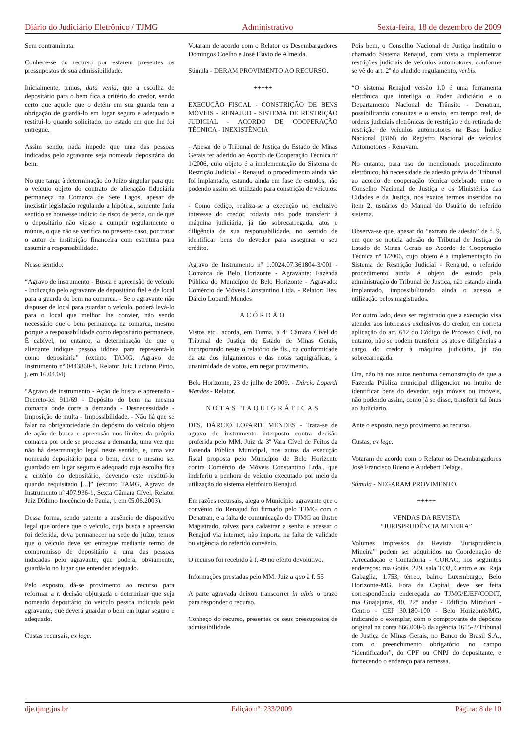Diário do Judiciário Eletrônico / TJMG Administrativo Sexta-feira, 18 de dezembro de 2009
Sem contraminuta.
Conhece-se do recurso por estarem presentes os pressupostos de sua admissibilidade.
Inicialmente, temos, data venia, que a escolha de depositário para o bem fica a critério do credor, sendo certo que aquele que o detém em sua guarda tem a obrigação de guardá-lo em lugar seguro e adequado e restituí-lo quando solicitado, no estado em que lhe foi entregue.
Assim sendo, nada impede que uma das pessoas indicadas pelo agravante seja nomeada depositária do bem.
No que tange à determinação do Juízo singular para que o veículo objeto do contrato de alienação fiduciária permaneça na Comarca de Sete Lagos, apesar de inexistir legislação regulando a hipótese, somente faria sentido se houvesse indício de risco de perda, ou de que o depositário não viesse a cumprir regularmente o múnus, o que não se verifica no presente caso, por tratar o autor de instituição financeira com estrutura para assumir a responsabilidade.
Nesse sentido:
“Agravo de instrumento - Busca e apreensão de veículo - Indicação pelo agravante de depositário fiel e de local para a guarda do bem na comarca. - Se o agravante não dispuser de local para guardar o veículo, poderá levá-lo para o local que melhor lhe convier, não sendo necessário que o bem permaneça na comarca, mesmo porque a responsabilidade como depositário permanece. É cabível, no entanto, a determinação de que o alienante indique pessoa idônea para representá-lo como depositária” (extinto TAMG, Agravo de Instrumento nº 0443860-8, Relator Juiz Luciano Pinto, j. em 16.04.04).
“Agravo de instrumento - Ação de busca e apreensão - Decreto-lei 911/69 - Depósito do bem na mesma comarca onde corre a demanda - Desnecessidade - Imposição de multa - Impossibilidade. - Não há que se falar na obrigatoriedade do depósito do veículo objeto de ação de busca e apreensão nos limites da própria comarca por onde se processa a demanda, uma vez que não há determinação legal neste sentido, e, uma vez nomeado depositário para o bem, deve o mesmo ser guardado em lugar seguro e adequado cuja escolha fica a critério do depositário, devendo este restituí-lo quando requisitado [...]” (extinto TAMG, Agravo de Instrumento nº 407.936-1, Sexta Câmara Cível, Relator Juiz Dídimo Inocêncio de Paula, j. em 05.06.2003).
Dessa forma, sendo patente a ausência de dispositivo legal que ordene que o veículo, cuja busca e apreensão foi deferida, deva permanecer na sede do juízo, temos que o veículo deve ser entregue mediante termo de compromisso de depositário a uma das pessoas indicadas pelo agravante, que poderá, obviamente, guardá-lo no lugar que entender adequado.
Pelo exposto, dá-se provimento ao recurso para reformar a r. decisão objurgada e determinar que seja nomeado depositário do veículo pessoa indicada pelo agravante, que deverá guardar o bem em lugar seguro e adequado.
Custas recursais, ex lege.
Votaram de acordo com o Relator os Desembargadores Domingos Coelho e José Flávio de Almeida.
Súmula - DERAM PROVIMENTO AO RECURSO.
+++++
EXECUÇÃO FISCAL - CONSTRIÇÃO DE BENS MÓVEIS - RENAJUD - SISTEMA DE RESTRIÇÃO JUDICIAL - ACORDO DE COOPERAÇÃO TÉCNICA - INEXISTÊNCIA
- Apesar de o Tribunal de Justiça do Estado de Minas Gerais ter aderido ao Acordo de Cooperação Técnica nº 1/2006, cujo objeto é a implementação do Sistema de Restrição Judicial - Renajud, o procedimento ainda não foi implantado, estando ainda em fase de estudos, não podendo assim ser utilizado para constrição de veículos.
- Como cediço, realiza-se a execução no exclusivo interesse do credor, todavia não pode transferir à máquina judiciária, já tão sobrecarregada, atos e diligência de sua responsabilidade, no sentido de identificar bens do devedor para assegurar o seu crédito.
Agravo de Instrumento n° 1.0024.07.361804-3/001 - Comarca de Belo Horizonte - Agravante: Fazenda Pública do Município de Belo Horizonte - Agravado: Comércio de Móveis Constantino Ltda. - Relator: Des. Dárcio Lopardi Mendes
ACÓRDÃO
Vistos etc., acorda, em Turma, a 4ª Câmara Cível do Tribunal de Justiça do Estado de Minas Gerais, incorporando neste o relatório de fls., na conformidade da ata dos julgamentos e das notas taquigráficas, à unanimidade de votos, em negar provimento.
Belo Horizonte, 23 de julho de 2009. - Dárcio Lopardi Mendes - Relator.
NOTAS TAQUIGRÁFICAS
DES. DÁRCIO LOPARDI MENDES - Trata-se de agravo de instrumento interposto contra decisão proferida pelo MM. Juiz da 3ª Vara Cível de Feitos da Fazenda Pública Municipal, nos autos da execução fiscal proposta pelo Município de Belo Horizonte contra Comércio de Móveis Constantino Ltda., que indeferiu a penhora de veículo executado por meio da utilização do sistema eletrônico Renajud.
Em razões recursais, alega o Município agravante que o convênio do Renajud foi firmado pelo TJMG com o Denatran, e a falta de comunicação do TJMG ao ilustre Magistrado, talvez para cadastrar a senha e acessar o Renajud via internet, não importa na falta de validade ou vigência do referido convênio.
O recurso foi recebido à f. 49 no efeito devolutivo.
Informações prestadas pelo MM. Juiz a quo à f. 55
A parte agravada deixou transcorrer in albis o prazo para responder o recurso.
Conheço do recurso, presentes os seus pressupostos de admissibilidade.
Pois bem, o Conselho Nacional de Justiça instituiu o chamado Sistema Renajud, com vista a implementar restrições judiciais de veículos automotores, conforme se vê do art. 2º do aludido regulamento, verbis:
“O sistema Renajud versão 1.0 é uma ferramenta eletrônica que interliga o Poder Judiciário e o Departamento Nacional de Trânsito - Denatran, possibilitando consultas e o envio, em tempo real, de ordens judiciais eletrônicas de restrição e de retirada de restrição de veículos automotores na Base Índice Nacional (BIN) do Registro Nacional de veículos Automotores - Renavam.
No entanto, para uso do mencionado procedimento eletrônico, há necessidade de adesão prévia do Tribunal ao acordo de cooperação técnica celebrado entre o Conselho Nacional de Justiça e os Ministérios das Cidades e da Justiça, nos exatos termos inseridos no item 2, usuários do Manual do Usuário do referido sistema.
Observa-se que, apesar do “extrato de adesão” de f. 9, em que se noticia adesão do Tribunal de Justiça do Estado de Minas Gerais ao Acordo de Cooperação Técnica nº 1/2006, cujo objeto é a implementação do Sistema de Restrição Judicial - Renajud, o referido procedimento ainda é objeto de estudo pela administração do Tribunal de Justiça, não estando ainda implantado, impossibilitando ainda o acesso e utilização pelos magistrados.
Por outro lado, deve ser registrado que a execução visa atender aos interesses exclusivos do credor, em correta aplicação do art. 612 do Código de Processo Civil, no entanto, não se podem transferir os atos e diligências a cargo do credor à máquina judiciária, já tão sobrecarregada.
Ora, não há nos autos nenhuma demonstração de que a Fazenda Pública municipal diligenciou no intuito de identificar bens do devedor, seja móveis ou imóveis, não podendo assim, como já se disse, transferir tal ônus ao Judiciário.
Ante o exposto, nego provimento ao recurso.
Custas, ex lege.
Votaram de acordo com o Relator os Desembargadores José Francisco Bueno e Audebert Delage.
Súmula - NEGARAM PROVIMENTO.
+++++
VENDAS DA REVISTA
“JURISPRUDÊNCIA MINEIRA”
Volumes impressos da Revista “Jurisprudência Mineira” podem ser adquiridos na Coordenação de Arrecadação e Contadoria - CORAC, nos seguintes endereços: rua Goiás, 229, sala TO3, Centro e av. Raja Gabaglia, 1.753, térreo, bairro Luxemburgo, Belo Horizonte-MG. Fora da Capital, deve ser feita correspondência endereçada ao TJMG/EJEF/CODIT, rua Guajajaras, 40, 22º andar - Edifício Mirafiori - Centro - CEP 30.180-100 - Belo Horizonte/MG, indicando o exemplar, com o comprovante de depósito original na conta 866.000-6 da agência 1615-2/Tribunal de Justiça de Minas Gerais, no Banco do Brasil S.A., com o preenchimento obrigatório, no campo “identificador”, do CPF ou CNPJ do depositante, e fornecendo o endereço para remessa.
dje.tjmg.jus.br Edição nº: 233/2009 Página: 8 de 10